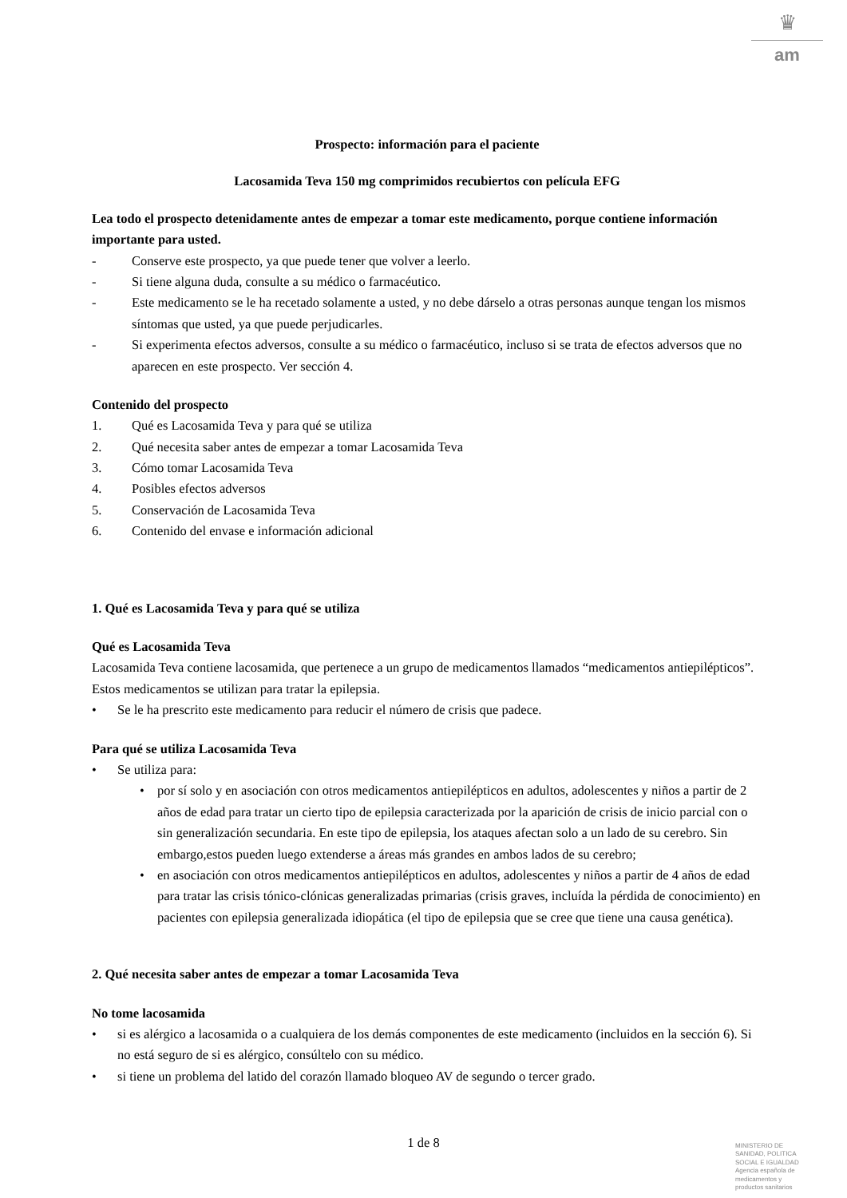♛
am
Prospecto: información para el paciente
Lacosamida Teva 150 mg comprimidos recubiertos con película EFG
Lea todo el prospecto detenidamente antes de empezar a tomar este medicamento, porque contiene información importante para usted.
- Conserve este prospecto, ya que puede tener que volver a leerlo.
- Si tiene alguna duda, consulte a su médico o farmacéutico.
- Este medicamento se le ha recetado solamente a usted, y no debe dárselo a otras personas aunque tengan los mismos síntomas que usted, ya que puede perjudicarles.
- Si experimenta efectos adversos, consulte a su médico o farmacéutico, incluso si se trata de efectos adversos que no aparecen en este prospecto. Ver sección 4.
Contenido del prospecto
1. Qué es Lacosamida Teva y para qué se utiliza
2. Qué necesita saber antes de empezar a tomar Lacosamida Teva
3. Cómo tomar Lacosamida Teva
4. Posibles efectos adversos
5. Conservación de Lacosamida Teva
6. Contenido del envase e información adicional
1. Qué es Lacosamida Teva y para qué se utiliza
Qué es Lacosamida Teva
Lacosamida Teva contiene lacosamida, que pertenece a un grupo de medicamentos llamados “medicamentos antiepilépticos”. Estos medicamentos se utilizan para tratar la epilepsia.
• Se le ha prescrito este medicamento para reducir el número de crisis que padece.
Para qué se utiliza Lacosamida Teva
• Se utiliza para:
• por sí solo y en asociación con otros medicamentos antiepilépticos en adultos, adolescentes y niños a partir de 2 años de edad para tratar un cierto tipo de epilepsia caracterizada por la aparición de crisis de inicio parcial con o sin generalización secundaria. En este tipo de epilepsia, los ataques afectan solo a un lado de su cerebro. Sin embargo,estos pueden luego extenderse a áreas más grandes en ambos lados de su cerebro;
• en asociación con otros medicamentos antiepilépticos en adultos, adolescentes y niños a partir de 4 años de edad para tratar las crisis tónico-clónicas generalizadas primarias (crisis graves, incluída la pérdida de conocimiento) en pacientes con epilepsia generalizada idiopática (el tipo de epilepsia que se cree que tiene una causa genética).
2. Qué necesita saber antes de empezar a tomar Lacosamida Teva
No tome lacosamida
• si es alérgico a lacosamida o a cualquiera de los demás componentes de este medicamento (incluidos en la sección 6). Si no está seguro de si es alérgico, consúltelo con su médico.
• si tiene un problema del latido del corazón llamado bloqueo AV de segundo o tercer grado.
1 de 8
MINISTERIO DE
SANIDAD, POLITICA
SOCIAL E IGUALDAD
Agencia española de
medicamentos y
productos sanitarios